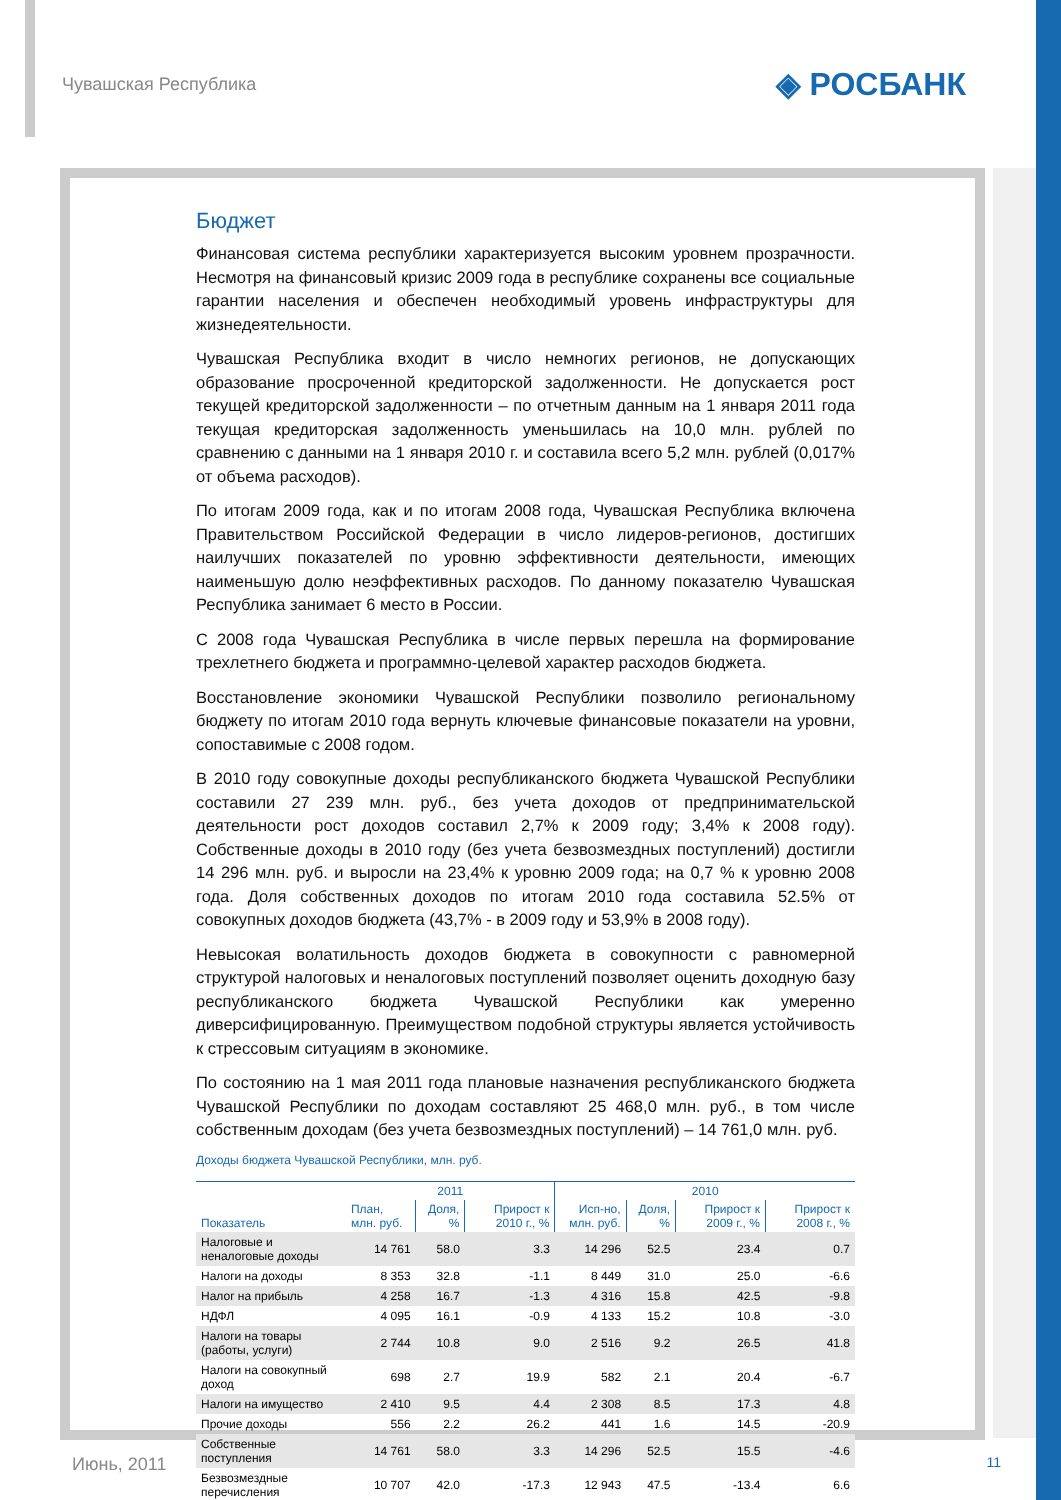Чувашская Республика ◈ РОСБАНК
Бюджет
Финансовая система республики характеризуется высоким уровнем прозрачности. Несмотря на финансовый кризис 2009 года в республике сохранены все социальные гарантии населения и обеспечен необходимый уровень инфраструктуры для жизнедеятельности.
Чувашская Республика входит в число немногих регионов, не допускающих образование просроченной кредиторской задолженности. Не допускается рост текущей кредиторской задолженности – по отчетным данным на 1 января 2011 года текущая кредиторская задолженность уменьшилась на 10,0 млн. рублей по сравнению с данными на 1 января 2010 г. и составила всего 5,2 млн. рублей (0,017% от объема расходов).
По итогам 2009 года, как и по итогам 2008 года, Чувашская Республика включена Правительством Российской Федерации в число лидеров-регионов, достигших наилучших показателей по уровню эффективности деятельности, имеющих наименьшую долю неэффективных расходов. По данному показателю Чувашская Республика занимает 6 место в России.
С 2008 года Чувашская Республика в числе первых перешла на формирование трехлетнего бюджета и программно-целевой характер расходов бюджета.
Восстановление экономики Чувашской Республики позволило региональному бюджету по итогам 2010 года вернуть ключевые финансовые показатели на уровни, сопоставимые с 2008 годом.
В 2010 году совокупные доходы республиканского бюджета Чувашской Республики составили 27 239 млн. руб., без учета доходов от предпринимательской деятельности рост доходов составил 2,7% к 2009 году; 3,4% к 2008 году). Собственные доходы в 2010 году (без учета безвозмездных поступлений) достигли 14 296 млн. руб. и выросли на 23,4% к уровню 2009 года; на 0,7 % к уровню 2008 года. Доля собственных доходов по итогам 2010 года составила 52.5% от совокупных доходов бюджета (43,7% - в 2009 году и 53,9% в 2008 году).
Невысокая волатильность доходов бюджета в совокупности с равномерной структурой налоговых и неналоговых поступлений позволяет оценить доходную базу республиканского бюджета Чувашской Республики как умеренно диверсифицированную. Преимуществом подобной структуры является устойчивость к стрессовым ситуациям в экономике.
По состоянию на 1 мая 2011 года плановые назначения республиканского бюджета Чувашской Республики по доходам составляют 25 468,0 млн. руб., в том числе собственным доходам (без учета безвозмездных поступлений) – 14 761,0 млн. руб.
Доходы бюджета Чувашской Республики, млн. руб.
| Показатель | 2011 | | | 2010 | | | |
| --- | --- | --- | --- | --- | --- | --- | --- |
| | План, млн. руб. | Доля, % | Прирост к 2010 г., % | Исп-но, млн. руб. | Доля, % | Прирост к 2009 г., % | Прирост к 2008 г., % |
| Налоговые и неналоговые доходы | 14 761 | 58.0 | 3.3 | 14 296 | 52.5 | 23.4 | 0.7 |
| Налоги на доходы | 8 353 | 32.8 | -1.1 | 8 449 | 31.0 | 25.0 | -6.6 |
| Налог на прибыль | 4 258 | 16.7 | -1.3 | 4 316 | 15.8 | 42.5 | -9.8 |
| НДФЛ | 4 095 | 16.1 | -0.9 | 4 133 | 15.2 | 10.8 | -3.0 |
| Налоги на товары (работы, услуги) | 2 744 | 10.8 | 9.0 | 2 516 | 9.2 | 26.5 | 41.8 |
| Налоги на совокупный доход | 698 | 2.7 | 19.9 | 582 | 2.1 | 20.4 | -6.7 |
| Налоги на имущество | 2 410 | 9.5 | 4.4 | 2 308 | 8.5 | 17.3 | 4.8 |
| Прочие доходы | 556 | 2.2 | 26.2 | 441 | 1.6 | 14.5 | -20.9 |
| Собственные поступления | 14 761 | 58.0 | 3.3 | 14 296 | 52.5 | 15.5 | -4.6 |
| Безвозмездные перечисления | 10 707 | 42.0 | -17.3 | 12 943 | 47.5 | -13.4 | 6.6 |
Июнь, 2011 11